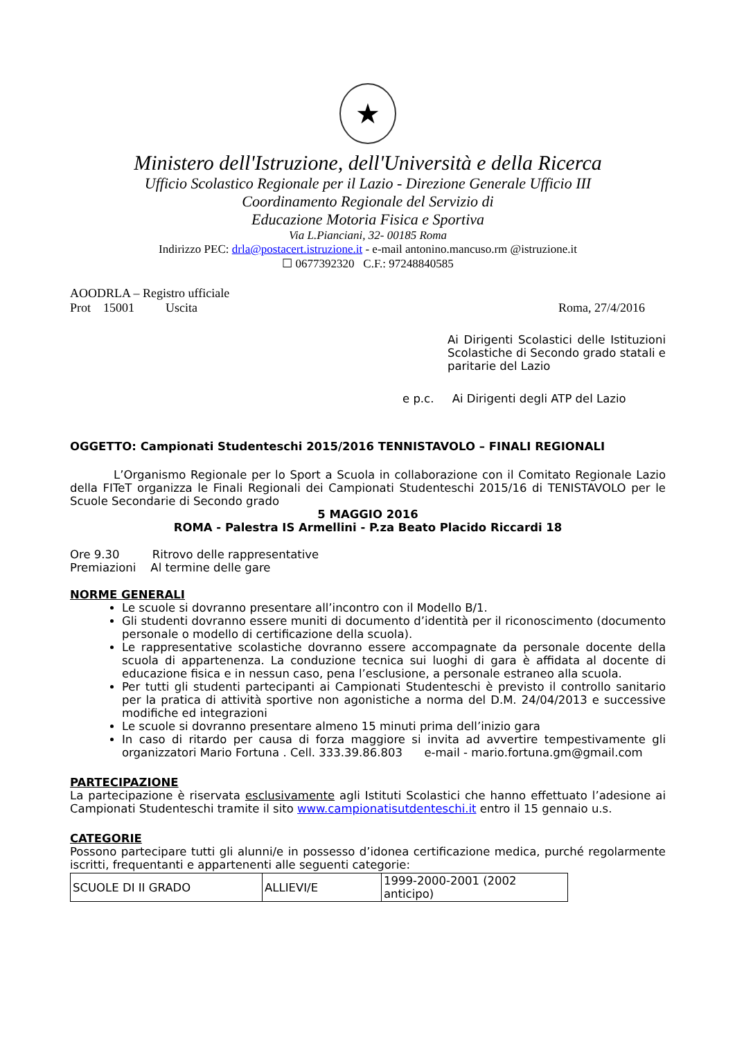★
Ministero dell'Istruzione, dell'Università e della Ricerca
Ufficio Scolastico Regionale per il Lazio - Direzione Generale Ufficio III
Coordinamento Regionale del Servizio di
Educazione Motoria Fisica e Sportiva
Via L.Pianciani, 32- 00185 Roma
Indirizzo PEC: drla@postacert.istruzione.it - e-mail antonino.mancuso.rm @istruzione.it
☐ 0677392320 C.F.: 97248840585
AOODRLA – Registro ufficiale
Prot 15001 Uscita Roma, 27/4/2016
Ai Dirigenti Scolastici delle Istituzioni Scolastiche di Secondo grado statali e paritarie del Lazio
e p.c. Ai Dirigenti degli ATP del Lazio
OGGETTO: Campionati Studenteschi 2015/2016 TENNISTAVOLO – FINALI REGIONALI
L’Organismo Regionale per lo Sport a Scuola in collaborazione con il Comitato Regionale Lazio della FITeT organizza le Finali Regionali dei Campionati Studenteschi 2015/16 di TENISTAVOLO per le Scuole Secondarie di Secondo grado
5 MAGGIO 2016
ROMA - Palestra IS Armellini - P.za Beato Placido Riccardi 18
Ore 9.30 Ritrovo delle rappresentative
Premiazioni Al termine delle gare
NORME GENERALI
Le scuole si dovranno presentare all’incontro con il Modello B/1.
Gli studenti dovranno essere muniti di documento d’identità per il riconoscimento (documento personale o modello di certificazione della scuola).
Le rappresentative scolastiche dovranno essere accompagnate da personale docente della scuola di appartenenza. La conduzione tecnica sui luoghi di gara è affidata al docente di educazione fisica e in nessun caso, pena l’esclusione, a personale estraneo alla scuola.
Per tutti gli studenti partecipanti ai Campionati Studenteschi è previsto il controllo sanitario per la pratica di attività sportive non agonistiche a norma del D.M. 24/04/2013 e successive modifiche ed integrazioni
Le scuole si dovranno presentare almeno 15 minuti prima dell’inizio gara
In caso di ritardo per causa di forza maggiore si invita ad avvertire tempestivamente gli organizzatori Mario Fortuna . Cell. 333.39.86.803 e-mail - mario.fortuna.gm@gmail.com
PARTECIPAZIONE
La partecipazione è riservata esclusivamente agli Istituti Scolastici che hanno effettuato l’adesione ai Campionati Studenteschi tramite il sito www.campionatisutdenteschi.it entro il 15 gennaio u.s.
CATEGORIE
Possono partecipare tutti gli alunni/e in possesso d’idonea certificazione medica, purché regolarmente iscritti, frequentanti e appartenenti alle seguenti categorie:
| SCUOLE DI II GRADO | ALLIEVI/E | 1999-2000-2001 (2002 anticipo) |